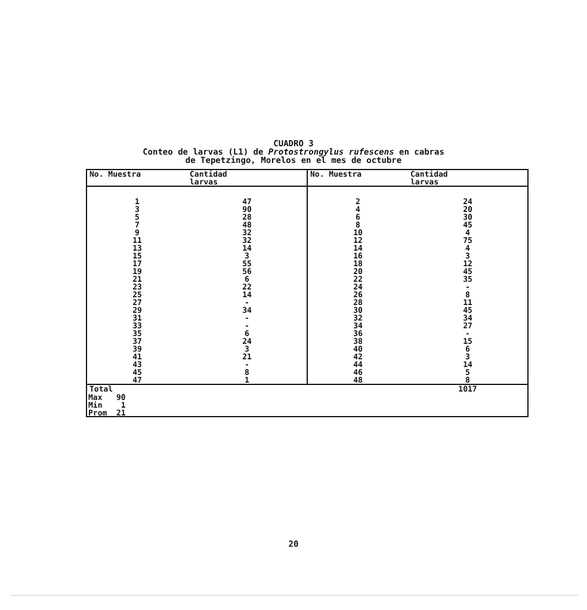CUADRO 3
Conteo de larvas (L1) de Protostrongylus rufescens en cabras
de Tepetzingo, Morelos en el mes de octubre
| No. Muestra | Cantidad larvas | No. Muestra | Cantidad larvas |
| --- | --- | --- | --- |
| 1 3 5 7 9 11 13 15 17 19 21 23 25 27 29 31 33 35 37 39 41 43 45 47 | 47 90 28 48 32 32 14 3 55 56 6 22 14 - 34 - - 6 24 3 21 - 8 1 | 2 4 6 8 10 12 14 16 18 20 22 24 26 28 30 32 34 36 38 40 42 44 46 48 | 24 20 30 45 4 75 4 3 12 45 35 - 8 11 45 34 27 - 15 6 3 14 5 8 |
| Total | | | 1017 |
Max 90
Min 1
Prom 21
20